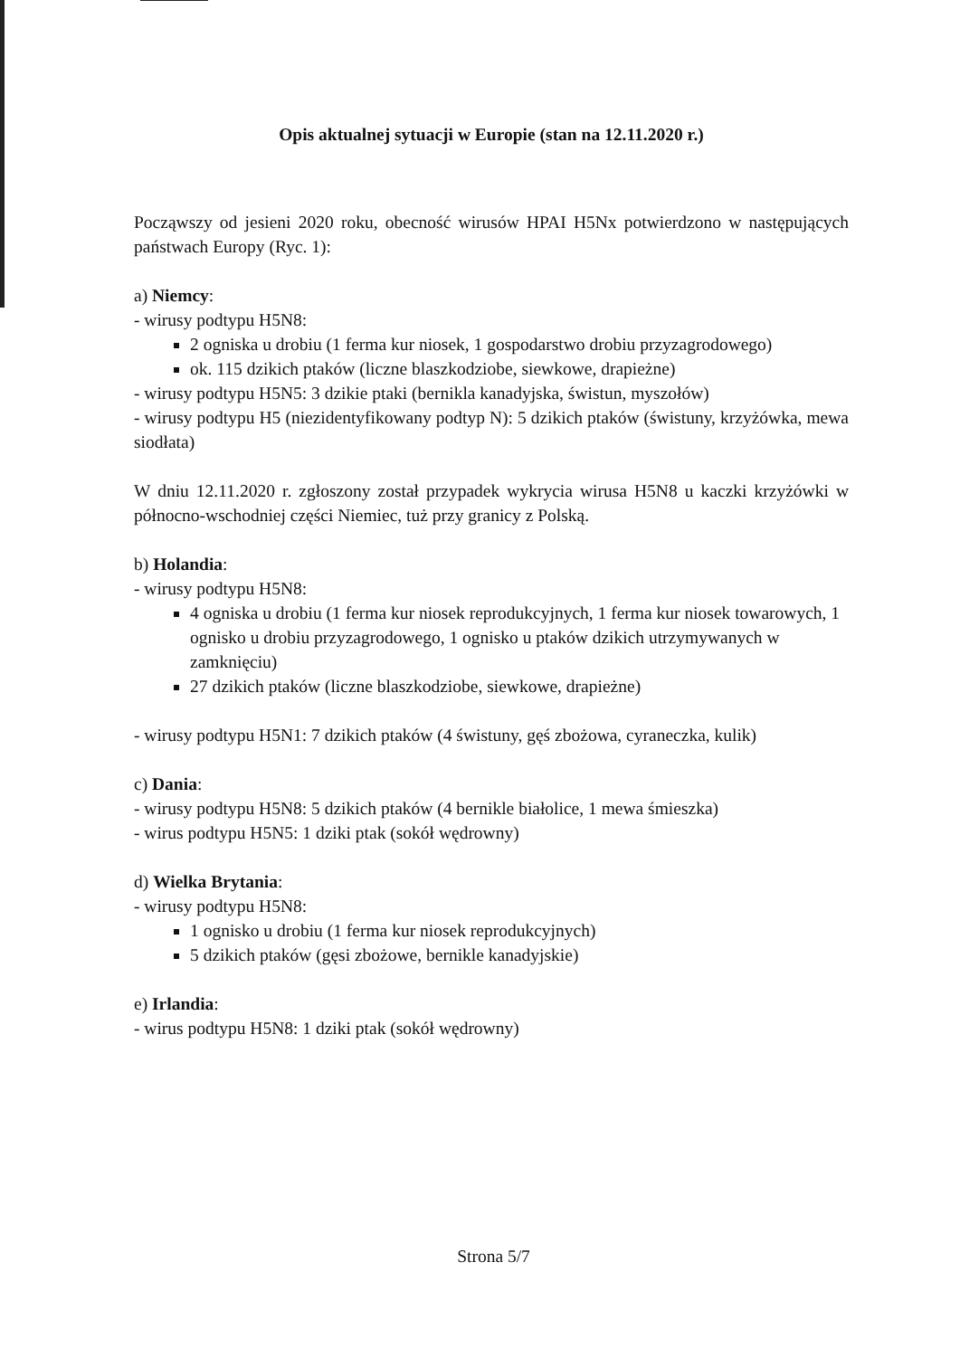Opis aktualnej sytuacji w Europie (stan na 12.11.2020 r.)
Począwszy od jesieni 2020 roku, obecność wirusów HPAI H5Nx potwierdzono w następujących państwach Europy (Ryc. 1):
a) Niemcy:
- wirusy podtypu H5N8:
2 ogniska u drobiu (1 ferma kur niosek, 1 gospodarstwo drobiu przyzagrodowego)
ok. 115 dzikich ptaków (liczne blaszkodziobe, siewkowe, drapieżne)
- wirusy podtypu H5N5: 3 dzikie ptaki (bernikla kanadyjska, świstun, myszołów)
- wirusy podtypu H5 (niezidentyfikowany podtyp N): 5 dzikich ptaków (świstuny, krzyżówka, mewa siodłata)
W dniu 12.11.2020 r. zgłoszony został przypadek wykrycia wirusa H5N8 u kaczki krzyżówki w północno-wschodniej części Niemiec, tuż przy granicy z Polską.
b) Holandia:
- wirusy podtypu H5N8:
4 ogniska u drobiu (1 ferma kur niosek reprodukcyjnych, 1 ferma kur niosek towarowych, 1 ognisko u drobiu przyzagrodowego, 1 ognisko u ptaków dzikich utrzymywanych w zamknięciu)
27 dzikich ptaków (liczne blaszkodziobe, siewkowe, drapieżne)
- wirusy podtypu H5N1: 7 dzikich ptaków (4 świstuny, gęś zbożowa, cyraneczka, kulik)
c) Dania:
- wirusy podtypu H5N8: 5 dzikich ptaków (4 bernikle białolice, 1 mewa śmieszka)
- wirus podtypu H5N5: 1 dziki ptak (sokół wędrowny)
d) Wielka Brytania:
- wirusy podtypu H5N8:
1 ognisko u drobiu (1 ferma kur niosek reprodukcyjnych)
5 dzikich ptaków (gęsi zbożowe, bernikle kanadyjskie)
e) Irlandia:
- wirus podtypu H5N8: 1 dziki ptak (sokół wędrowny)
Strona 5/7